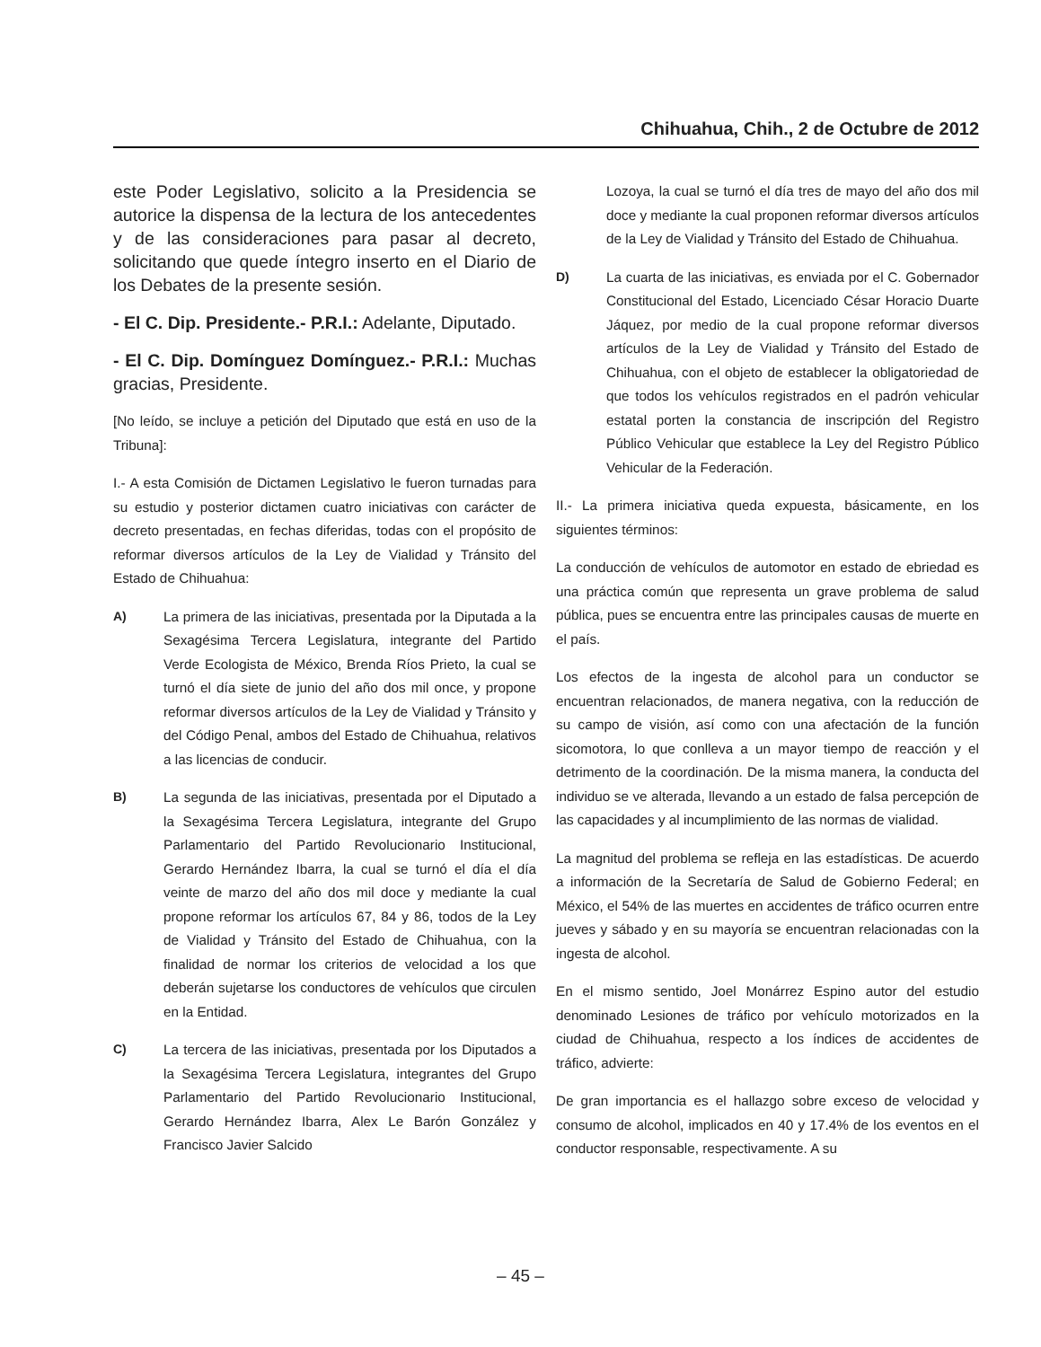Chihuahua, Chih., 2 de Octubre de 2012
este Poder Legislativo, solicito a la Presidencia se autorice la dispensa de la lectura de los antecedentes y de las consideraciones para pasar al decreto, solicitando que quede íntegro inserto en el Diario de los Debates de la presente sesión.
- El C. Dip. Presidente.- P.R.I.: Adelante, Diputado.
- El C. Dip. Domínguez Domínguez.- P.R.I.: Muchas gracias, Presidente.
[No leído, se incluye a petición del Diputado que está en uso de la Tribuna]:
I.- A esta Comisión de Dictamen Legislativo le fueron turnadas para su estudio y posterior dictamen cuatro iniciativas con carácter de decreto presentadas, en fechas diferidas, todas con el propósito de reformar diversos artículos de la Ley de Vialidad y Tránsito del Estado de Chihuahua:
A)
La primera de las iniciativas, presentada por la Diputada a la Sexagésima Tercera Legislatura, integrante del Partido Verde Ecologista de México, Brenda Ríos Prieto, la cual se turnó el día siete de junio del año dos mil once, y propone reformar diversos artículos de la Ley de Vialidad y Tránsito y del Código Penal, ambos del Estado de Chihuahua, relativos a las licencias de conducir.
B)
La segunda de las iniciativas, presentada por el Diputado a la Sexagésima Tercera Legislatura, integrante del Grupo Parlamentario del Partido Revolucionario Institucional, Gerardo Hernández Ibarra, la cual se turnó el día el día veinte de marzo del año dos mil doce y mediante la cual propone reformar los artículos 67, 84 y 86, todos de la Ley de Vialidad y Tránsito del Estado de Chihuahua, con la finalidad de normar los criterios de velocidad a los que deberán sujetarse los conductores de vehículos que circulen en la Entidad.
C)
La tercera de las iniciativas, presentada por los Diputados a la Sexagésima Tercera Legislatura, integrantes del Grupo Parlamentario del Partido Revolucionario Institucional, Gerardo Hernández Ibarra, Alex Le Barón González y Francisco Javier Salcido
Lozoya, la cual se turnó el día tres de mayo del año dos mil doce y mediante la cual proponen reformar diversos artículos de la Ley de Vialidad y Tránsito del Estado de Chihuahua.
D)
La cuarta de las iniciativas, es enviada por el C. Gobernador Constitucional del Estado, Licenciado César Horacio Duarte Jáquez, por medio de la cual propone reformar diversos artículos de la Ley de Vialidad y Tránsito del Estado de Chihuahua, con el objeto de establecer la obligatoriedad de que todos los vehículos registrados en el padrón vehicular estatal porten la constancia de inscripción del Registro Público Vehicular que establece la Ley del Registro Público Vehicular de la Federación.
II.- La primera iniciativa queda expuesta, básicamente, en los siguientes términos:
La conducción de vehículos de automotor en estado de ebriedad es una práctica común que representa un grave problema de salud pública, pues se encuentra entre las principales causas de muerte en el país.
Los efectos de la ingesta de alcohol para un conductor se encuentran relacionados, de manera negativa, con la reducción de su campo de visión, así como con una afectación de la función sicomotora, lo que conlleva a un mayor tiempo de reacción y el detrimento de la coordinación. De la misma manera, la conducta del individuo se ve alterada, llevando a un estado de falsa percepción de las capacidades y al incumplimiento de las normas de vialidad.
La magnitud del problema se refleja en las estadísticas. De acuerdo a información de la Secretaría de Salud de Gobierno Federal; en México, el 54% de las muertes en accidentes de tráfico ocurren entre jueves y sábado y en su mayoría se encuentran relacionadas con la ingesta de alcohol.
En el mismo sentido, Joel Monárrez Espino autor del estudio denominado Lesiones de tráfico por vehículo motorizados en la ciudad de Chihuahua, respecto a los índices de accidentes de tráfico, advierte:
De gran importancia es el hallazgo sobre exceso de velocidad y consumo de alcohol, implicados en 40 y 17.4% de los eventos en el conductor responsable, respectivamente. A su
– 45 –